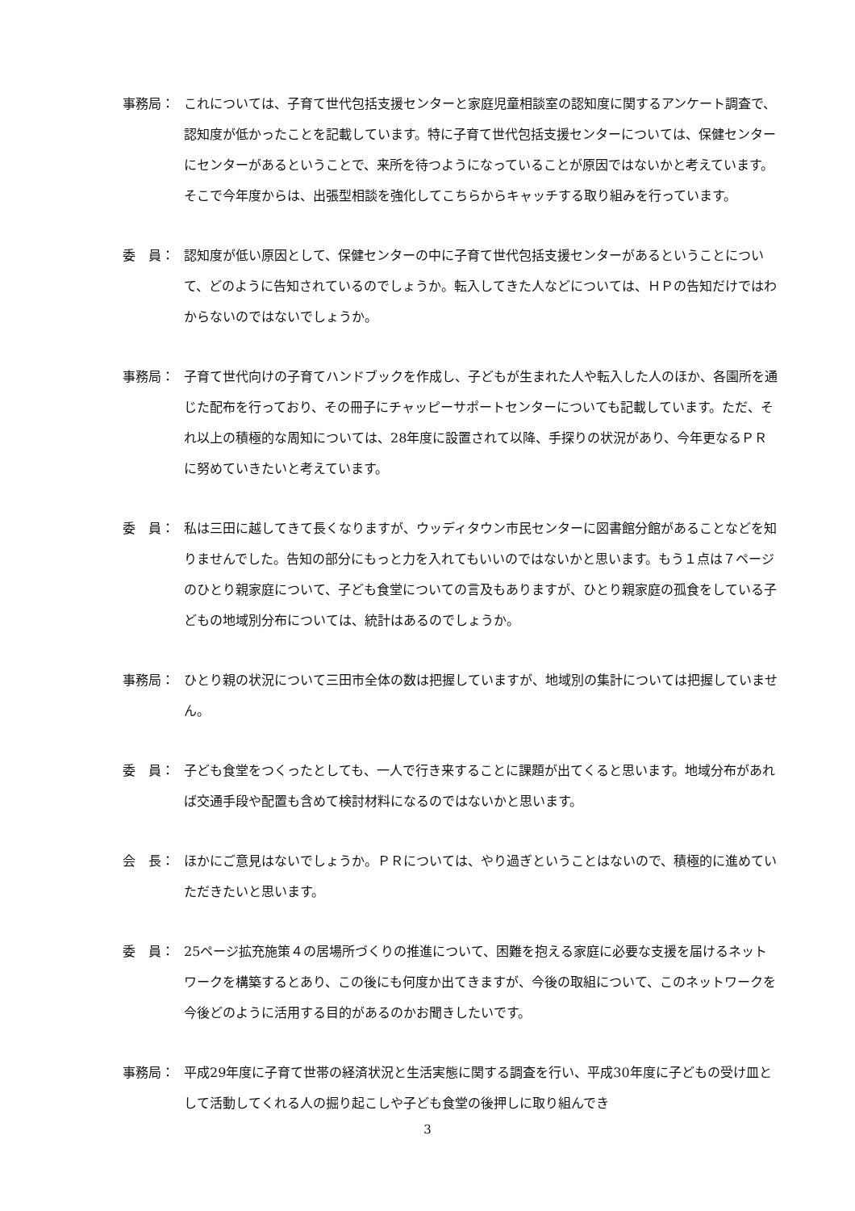事務局： これについては、子育て世代包括支援センターと家庭児童相談室の認知度に関するアンケート調査で、認知度が低かったことを記載しています。特に子育て世代包括支援センターについては、保健センターにセンターがあるということで、来所を待つようになっていることが原因ではないかと考えています。そこで今年度からは、出張型相談を強化してこちらからキャッチする取り組みを行っています。
委　員： 認知度が低い原因として、保健センターの中に子育て世代包括支援センターがあるということについて、どのように告知されているのでしょうか。転入してきた人などについては、ＨＰの告知だけではわからないのではないでしょうか。
事務局： 子育て世代向けの子育てハンドブックを作成し、子どもが生まれた人や転入した人のほか、各園所を通じた配布を行っており、その冊子にチャッピーサポートセンターについても記載しています。ただ、それ以上の積極的な周知については、28年度に設置されて以降、手探りの状況があり、今年更なるＰＲに努めていきたいと考えています。
委　員： 私は三田に越してきて長くなりますが、ウッディタウン市民センターに図書館分館があることなどを知りませんでした。告知の部分にもっと力を入れてもいいのではないかと思います。もう１点は７ページのひとり親家庭について、子ども食堂についての言及もありますが、ひとり親家庭の孤食をしている子どもの地域別分布については、統計はあるのでしょうか。
事務局： ひとり親の状況について三田市全体の数は把握していますが、地域別の集計については把握していません。
委　員： 子ども食堂をつくったとしても、一人で行き来することに課題が出てくると思います。地域分布があれば交通手段や配置も含めて検討材料になるのではないかと思います。
会　長： ほかにご意見はないでしょうか。ＰＲについては、やり過ぎということはないので、積極的に進めていただきたいと思います。
委　員： 25ページ拡充施策４の居場所づくりの推進について、困難を抱える家庭に必要な支援を届けるネットワークを構築するとあり、この後にも何度か出てきますが、今後の取組について、このネットワークを今後どのように活用する目的があるのかお聞きしたいです。
事務局： 平成29年度に子育て世帯の経済状況と生活実態に関する調査を行い、平成30年度に子どもの受け皿として活動してくれる人の掘り起こしや子ども食堂の後押しに取り組んでき
3